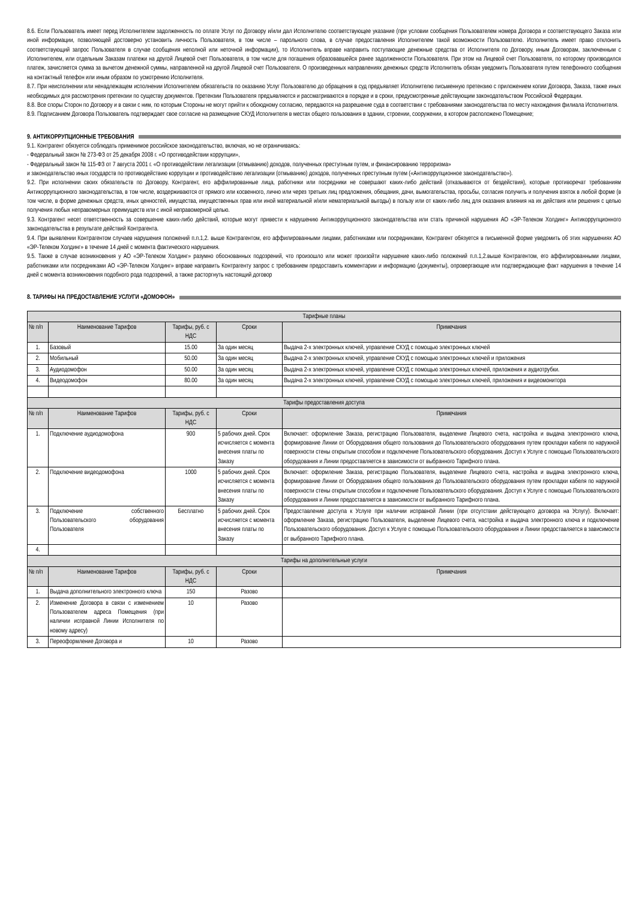8.6. Если Пользователь имеет перед Исполнителем задолженность по оплате Услуг по Договору и/или дал Исполнителю соответствующее указание (при условии сообщения Пользователем номера Договора и соответствующего Заказа или иной информации, позволяющей достоверно установить личность Пользователя, в том числе – парольного слова, в случае предоставления Исполнителем такой возможности Пользователю. Исполнитель имеет право отклонить соответствующий запрос Пользователя в случае сообщения неполной или неточной информации), то Исполнитель вправе направить поступающие денежные средства от Исполнителя по Договору, иным Договорам, заключенным с Исполнителем, или отдельным Заказам платежи на другой Лицевой счет Пользователя, в том числе для погашения образовавшейся ранее задолженности Пользователя. При этом на Лицевой счет Пользователя, по которому производился платеж, зачисляется сумма за вычетом денежной суммы, направленной на другой Лицевой счет Пользователя. О произведенных направлениях денежных средств Исполнитель обязан уведомить Пользователя путем телефонного сообщения на контактный телефон или иным образом по усмотрению Исполнителя.
8.7. При неисполнении или ненадлежащем исполнении Исполнителем обязательств по оказанию Услуг Пользователю до обращения в суд предъявляет Исполнителю письменную претензию с приложением копии Договора, Заказа, также иных необходимых для рассмотрения претензии по существу документов. Претензии Пользователя предъявляются и рассматриваются в порядке и в сроки, предусмотренные действующим законодательством Российской Федерации.
8.8. Все споры Сторон по Договору и в связи с ним, по которым Стороны не могут прийти к обоюдному согласию, передаются на разрешение суда в соответствии с требованиями законодательства по месту нахождения филиала Исполнителя.
8.9. Подписанием Договора Пользователь подтверждает свое согласие на размещение СКУД Исполнителя в местах общего пользования в здании, строении, сооружении, в котором расположено Помещение;
9. АНТИКОРРУПЦИОННЫЕ ТРЕБОВАНИЯ
9.1. Контрагент обязуется соблюдать применимое российское законодательство, включая, но не ограничиваясь:
- Федеральный закон № 273-ФЗ от 25 декабря 2008 г. «О противодействии коррупции»,
- Федеральный закон № 115-ФЗ от 7 августа 2001 г. «О противодействии легализации (отмыванию) доходов, полученных преступным путем, и финансированию терроризма»
и законодательство иных государств по противодействию коррупции и противодействию легализации (отмыванию) доходов, полученных преступным путем («Антикоррупционное законодательство»).
9.2. При исполнении своих обязательств по Договору, Контрагент, его аффилированные лица, работники или посредники не совершают каких-либо действий (отказываются от бездействия), которые противоречат требованиям Антикоррупционного законодательства, в том числе, воздерживаются от прямого или косвенного, лично или через третьих лиц предложения, обещания, дачи, вымогательства, просьбы, согласия получить и получения взяток в любой форме (в том числе, в форме денежных средств, иных ценностей, имущества, имущественных прав или иной материальной и/или нематериальной выгоды) в пользу или от каких-либо лиц для оказания влияния на их действия или решения с целью получения любых неправомерных преимуществ или с иной неправомерной целью.
9.3. Контрагент несет ответственность за совершение каких-либо действий, которые могут привести к нарушению Антикоррупционного законодательства или стать причиной нарушения АО «ЭР-Телеком Холдинг» Антикоррупционного законодательства в результате действий Контрагента.
9.4. При выявлении Контрагентом случаев нарушения положений п.п.1,2. выше Контрагентом, его аффилированными лицами, работниками или посредниками, Контрагент обязуется в письменной форме уведомить об этих нарушениях АО «ЭР-Телеком Холдинг» в течение 14 дней с момента фактического нарушения.
9.5. Также в случае возникновения у АО «ЭР-Телеком Холдинг» разумно обоснованных подозрений, что произошло или может произойти нарушение каких-либо положений п.п.1,2.выше Контрагентом, его аффилированными лицами, работниками или посредниками АО «ЭР-Телеком Холдинг» вправе направить Контрагенту запрос с требованием предоставить комментарии и информацию (документы), опровергающие или подтверждающие факт нарушения в течение 14 дней с момента возникновения подобного рода подозрений, а также расторгнуть настоящий договор
8. ТАРИФЫ НА ПРЕДОСТАВЛЕНИЕ УСЛУГИ «ДОМОФОН»
| Тарифные планы | | | | |
| № п/п | Наименование Тарифов | Тарифы, руб. с НДС | Сроки | Примечания |
| 1. | Базовый | 15.00 | За один месяц | Выдача 2-х электронных ключей, управление СКУД с помощью электронных ключей |
| 2. | Мобильный | 50.00 | За один месяц | Выдача 2-х электронных ключей, управление СКУД с помощью электронных ключей и приложения |
| 3. | Аудиодомофон | 50.00 | За один месяц | Выдача 2-х электронных ключей, управление СКУД с помощью электронных ключей, приложения и аудиотрубки. |
| 4. | Видеодомофон | 80.00 | За один месяц | Выдача 2-х электронных ключей, управление СКУД с помощью электронных ключей, приложения и видеомонитора |
| Тарифы предоставления доступа | | | | |
| № п/п | Наименование Тарифов | Тарифы, руб. с НДС | Сроки | Примечания |
| 1. | Подключение аудиодомофона | 900 | 5 рабочих дней. Срок исчисляется с момента внесения платы по Заказу | Включает: оформление Заказа, регистрацию Пользователя, выделение Лицевого счета, настройка и выдача электронного ключа, формирование Линии от Оборудования общего пользования до Пользовательского оборудования путем прокладки кабеля по наружной поверхности стены открытым способом и подключение Пользовательского оборудования. Доступ к Услуге с помощью Пользовательского оборудования и Линии предоставляется в зависимости от выбранного Тарифного плана. |
| 2. | Подключение видеодомофона | 1000 | 5 рабочих дней. Срок исчисляется с момента внесения платы по Заказу | Включает: оформление Заказа, регистрацию Пользователя, выделение Лицевого счета, настройка и выдача электронного ключа, формирование Линии от Оборудования общего пользования до Пользовательского оборудования путем прокладки кабеля по наружной поверхности стены открытым способом и подключение Пользовательского оборудования. Доступ к Услуге с помощью Пользовательского оборудования и Линии предоставляется в зависимости от выбранного Тарифного плана. |
| 3. | Подключение собственного Пользовательского оборудования Пользователя | Бесплатно | 5 рабочих дней. Срок исчисляется с момента внесения платы по Заказу | Предоставление доступа к Услуге при наличии исправной Линии (при отсутствии действующего договора на Услугу). Включает: оформление Заказа, регистрацию Пользователя, выделение Лицевого счета, настройка и выдача электронного ключа и подключение Пользовательского оборудования. Доступ к Услуге с помощью Пользовательского оборудования и Линии предоставляется в зависимости от выбранного Тарифного плана. |
| 4. | | | | |
| Тарифы на дополнительные услуги | | | | |
| № п/п | Наименование Тарифов | Тарифы, руб. с НДС | Сроки | Примечания |
| 1. | Выдача дополнительного электронного ключа | 150 | Разово | |
| 2. | Изменение Договора в связи с изменением Пользователем адреса Помещения (при наличии исправной Линии Исполнителя по новому адресу) | 10 | Разово | |
| 3. | Переоформление Договора и | 10 | Разово | |